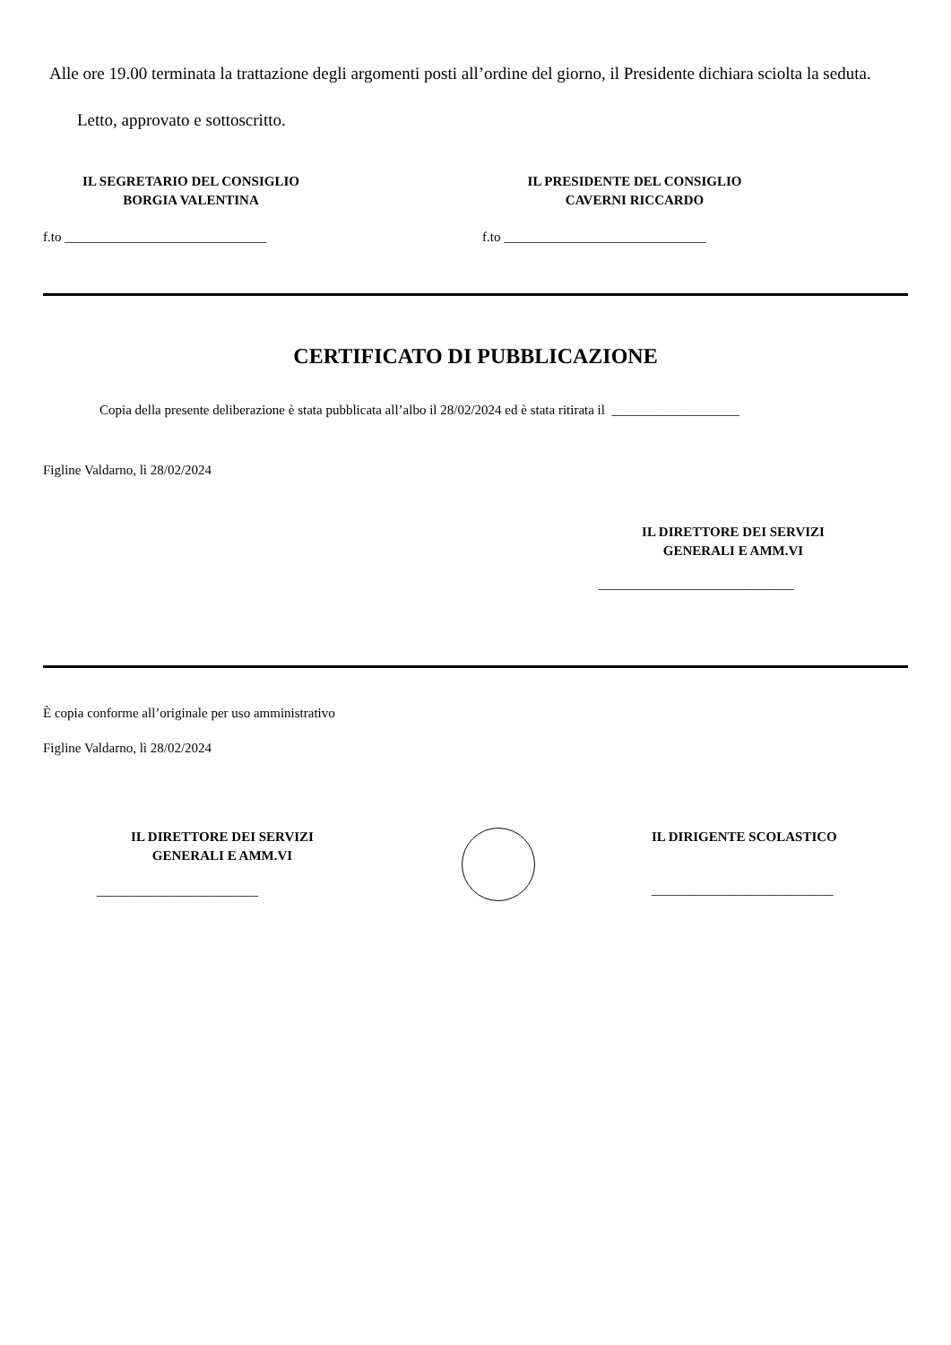Alle ore 19.00 terminata la trattazione degli argomenti posti all’ordine del giorno, il Presidente dichiara sciolta la seduta.
Letto, approvato e sottoscritto.
IL SEGRETARIO DEL CONSIGLIO
BORGIA VALENTINA
IL PRESIDENTE DEL CONSIGLIO
CAVERNI RICCARDO
f.to ______________________________ f.to ______________________________
CERTIFICATO DI PUBBLICAZIONE
Copia della presente deliberazione è stata pubblicata all’albo il 28/02/2024 ed è stata ritirata il ___________________
Figline Valdarno, lì 28/02/2024
IL DIRETTORE DEI SERVIZI
GENERALI E AMM.VI
_____________________________
È copia conforme all’originale per uso amministrativo
Figline Valdarno, lì 28/02/2024
IL DIRETTORE DEI SERVIZI
GENERALI E AMM.VI
________________________
IL DIRIGENTE SCOLASTICO
___________________________